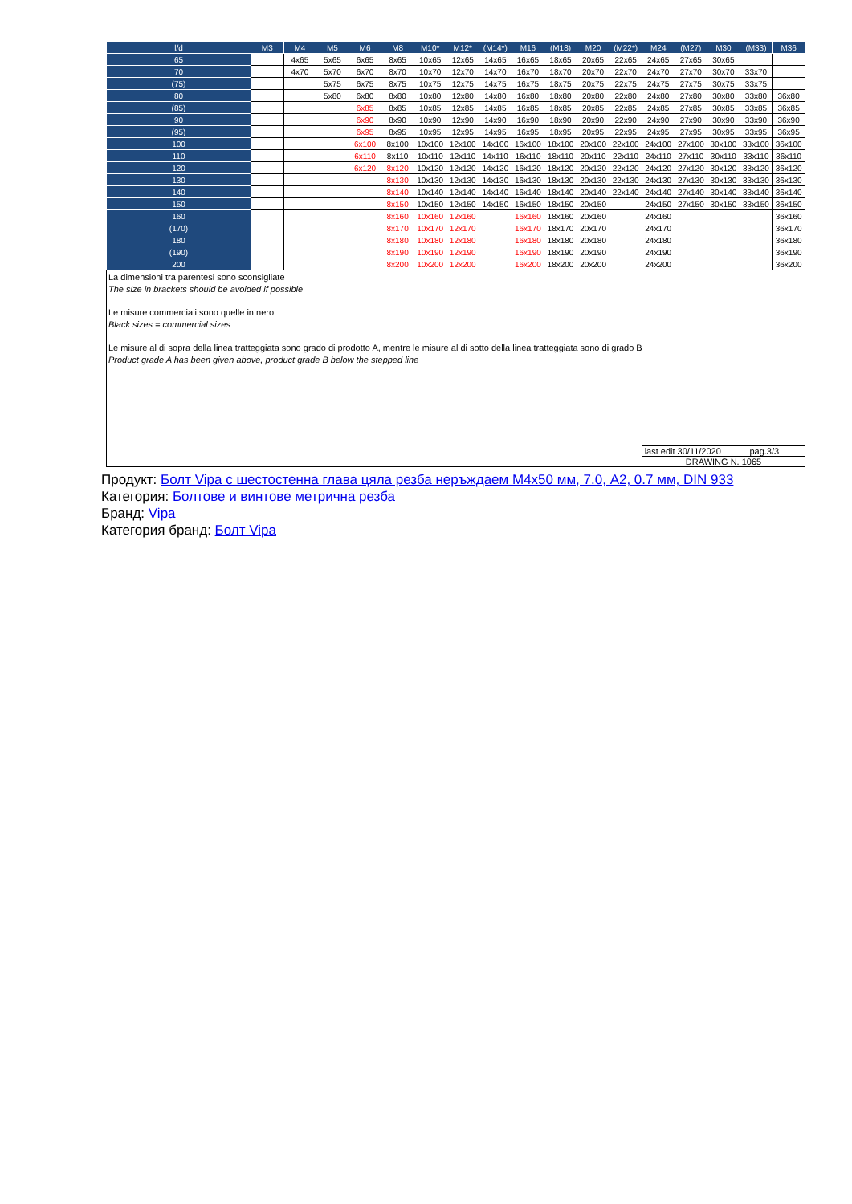| l/d | M3 | M4 | M5 | M6 | M8 | M10* | M12* | (M14*) | M16 | (M18) | M20 | (M22*) | M24 | (M27) | M30 | (M33) | M36 |
| --- | --- | --- | --- | --- | --- | --- | --- | --- | --- | --- | --- | --- | --- | --- | --- | --- | --- |
| 65 | | 4x65 | 5x65 | 6x65 | 8x65 | 10x65 | 12x65 | 14x65 | 16x65 | 18x65 | 20x65 | 22x65 | 24x65 | 27x65 | 30x65 | | |
| 70 | | 4x70 | 5x70 | 6x70 | 8x70 | 10x70 | 12x70 | 14x70 | 16x70 | 18x70 | 20x70 | 22x70 | 24x70 | 27x70 | 30x70 | 33x70 | |
| (75) | | | 5x75 | 6x75 | 8x75 | 10x75 | 12x75 | 14x75 | 16x75 | 18x75 | 20x75 | 22x75 | 24x75 | 27x75 | 30x75 | 33x75 | |
| 80 | | | 5x80 | 6x80 | 8x80 | 10x80 | 12x80 | 14x80 | 16x80 | 18x80 | 20x80 | 22x80 | 24x80 | 27x80 | 30x80 | 33x80 | 36x80 |
| (85) | | | | 6x85 | 8x85 | 10x85 | 12x85 | 14x85 | 16x85 | 18x85 | 20x85 | 22x85 | 24x85 | 27x85 | 30x85 | 33x85 | 36x85 |
| 90 | | | | 6x90 | 8x90 | 10x90 | 12x90 | 14x90 | 16x90 | 18x90 | 20x90 | 22x90 | 24x90 | 27x90 | 30x90 | 33x90 | 36x90 |
| (95) | | | | 6x95 | 8x95 | 10x95 | 12x95 | 14x95 | 16x95 | 18x95 | 20x95 | 22x95 | 24x95 | 27x95 | 30x95 | 33x95 | 36x95 |
| 100 | | | | 6x100 | 8x100 | 10x100 | 12x100 | 14x100 | 16x100 | 18x100 | 20x100 | 22x100 | 24x100 | 27x100 | 30x100 | 33x100 | 36x100 |
| 110 | | | | 6x110 | 8x110 | 10x110 | 12x110 | 14x110 | 16x110 | 18x110 | 20x110 | 22x110 | 24x110 | 27x110 | 30x110 | 33x110 | 36x110 |
| 120 | | | | 6x120 | 8x120 | 10x120 | 12x120 | 14x120 | 16x120 | 18x120 | 20x120 | 22x120 | 24x120 | 27x120 | 30x120 | 33x120 | 36x120 |
| 130 | | | | | 8x130 | 10x130 | 12x130 | 14x130 | 16x130 | 18x130 | 20x130 | 22x130 | 24x130 | 27x130 | 30x130 | 33x130 | 36x130 |
| 140 | | | | | 8x140 | 10x140 | 12x140 | 14x140 | 16x140 | 18x140 | 20x140 | 22x140 | 24x140 | 27x140 | 30x140 | 33x140 | 36x140 |
| 150 | | | | | 8x150 | 10x150 | 12x150 | 14x150 | 16x150 | 18x150 | 20x150 | | 24x150 | 27x150 | 30x150 | 33x150 | 36x150 |
| 160 | | | | | 8x160 | 10x160 | 12x160 | | 16x160 | 18x160 | 20x160 | | 24x160 | | | | 36x160 |
| (170) | | | | | 8x170 | 10x170 | 12x170 | | 16x170 | 18x170 | 20x170 | | 24x170 | | | | 36x170 |
| 180 | | | | | 8x180 | 10x180 | 12x180 | | 16x180 | 18x180 | 20x180 | | 24x180 | | | | 36x180 |
| (190) | | | | | 8x190 | 10x190 | 12x190 | | 16x190 | 18x190 | 20x190 | | 24x190 | | | | 36x190 |
| 200 | | | | | 8x200 | 10x200 | 12x200 | | 16x200 | 18x200 | 20x200 | | 24x200 | | | | 36x200 |
La dimensioni tra parentesi sono sconsigliate
The size in brackets should be avoided if possible
Le misure commerciali sono quelle in nero
Black sizes = commercial sizes
Le misure al di sopra della linea tratteggiata sono grado di prodotto A, mentre le misure al di sotto della linea tratteggiata sono di grado B
Product grade A has been given above, product grade B below the stepped line
last edit 30/11/2020 pag.3/3
DRAWING N. 1065
Продукт: Болт Vipa с шестостенна глава цяла резба неръждаем M4x50 мм, 7.0, A2, 0.7 мм, DIN 933
Категория: Болтове и винтове метрична резба
Бранд: Vipa
Категория бранд: Болт Vipa